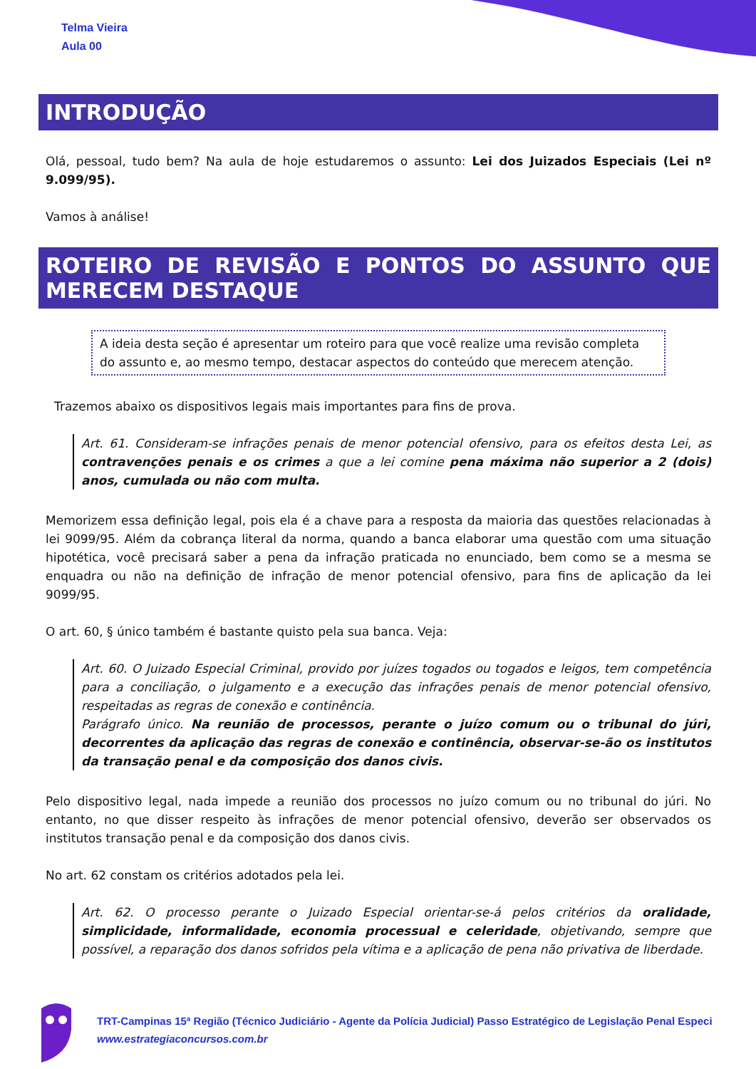Telma Vieira
Aula 00
INTRODUÇÃO
Olá, pessoal, tudo bem? Na aula de hoje estudaremos o assunto: Lei dos Juizados Especiais (Lei nº 9.099/95).
Vamos à análise!
ROTEIRO DE REVISÃO E PONTOS DO ASSUNTO QUE MERECEM DESTAQUE
A ideia desta seção é apresentar um roteiro para que você realize uma revisão completa do assunto e, ao mesmo tempo, destacar aspectos do conteúdo que merecem atenção.
Trazemos abaixo os dispositivos legais mais importantes para fins de prova.
Art. 61. Consideram-se infrações penais de menor potencial ofensivo, para os efeitos desta Lei, as contravenções penais e os crimes a que a lei comine pena máxima não superior a 2 (dois) anos, cumulada ou não com multa.
Memorizem essa definição legal, pois ela é a chave para a resposta da maioria das questões relacionadas à lei 9099/95. Além da cobrança literal da norma, quando a banca elaborar uma questão com uma situação hipotética, você precisará saber a pena da infração praticada no enunciado, bem como se a mesma se enquadra ou não na definição de infração de menor potencial ofensivo, para fins de aplicação da lei 9099/95.
O art. 60, § único também é bastante quisto pela sua banca. Veja:
Art. 60. O Juizado Especial Criminal, provido por juízes togados ou togados e leigos, tem competência para a conciliação, o julgamento e a execução das infrações penais de menor potencial ofensivo, respeitadas as regras de conexão e continência.
Parágrafo único. Na reunião de processos, perante o juízo comum ou o tribunal do júri, decorrentes da aplicação das regras de conexão e continência, observar-se-ão os institutos da transação penal e da composição dos danos civis.
Pelo dispositivo legal, nada impede a reunião dos processos no juízo comum ou no tribunal do júri. No entanto, no que disser respeito às infrações de menor potencial ofensivo, deverão ser observados os institutos transação penal e da composição dos danos civis.
No art. 62 constam os critérios adotados pela lei.
Art. 62. O processo perante o Juizado Especial orientar-se-á pelos critérios da oralidade, simplicidade, informalidade, economia processual e celeridade, objetivando, sempre que possível, a reparação dos danos sofridos pela vítima e a aplicação de pena não privativa de liberdade.
TRT-Campinas 15ª Região (Técnico Judiciário - Agente da Polícia Judicial) Passo Estratégico de Legislação Penal Especi
www.estrategiaconcursos.com.br